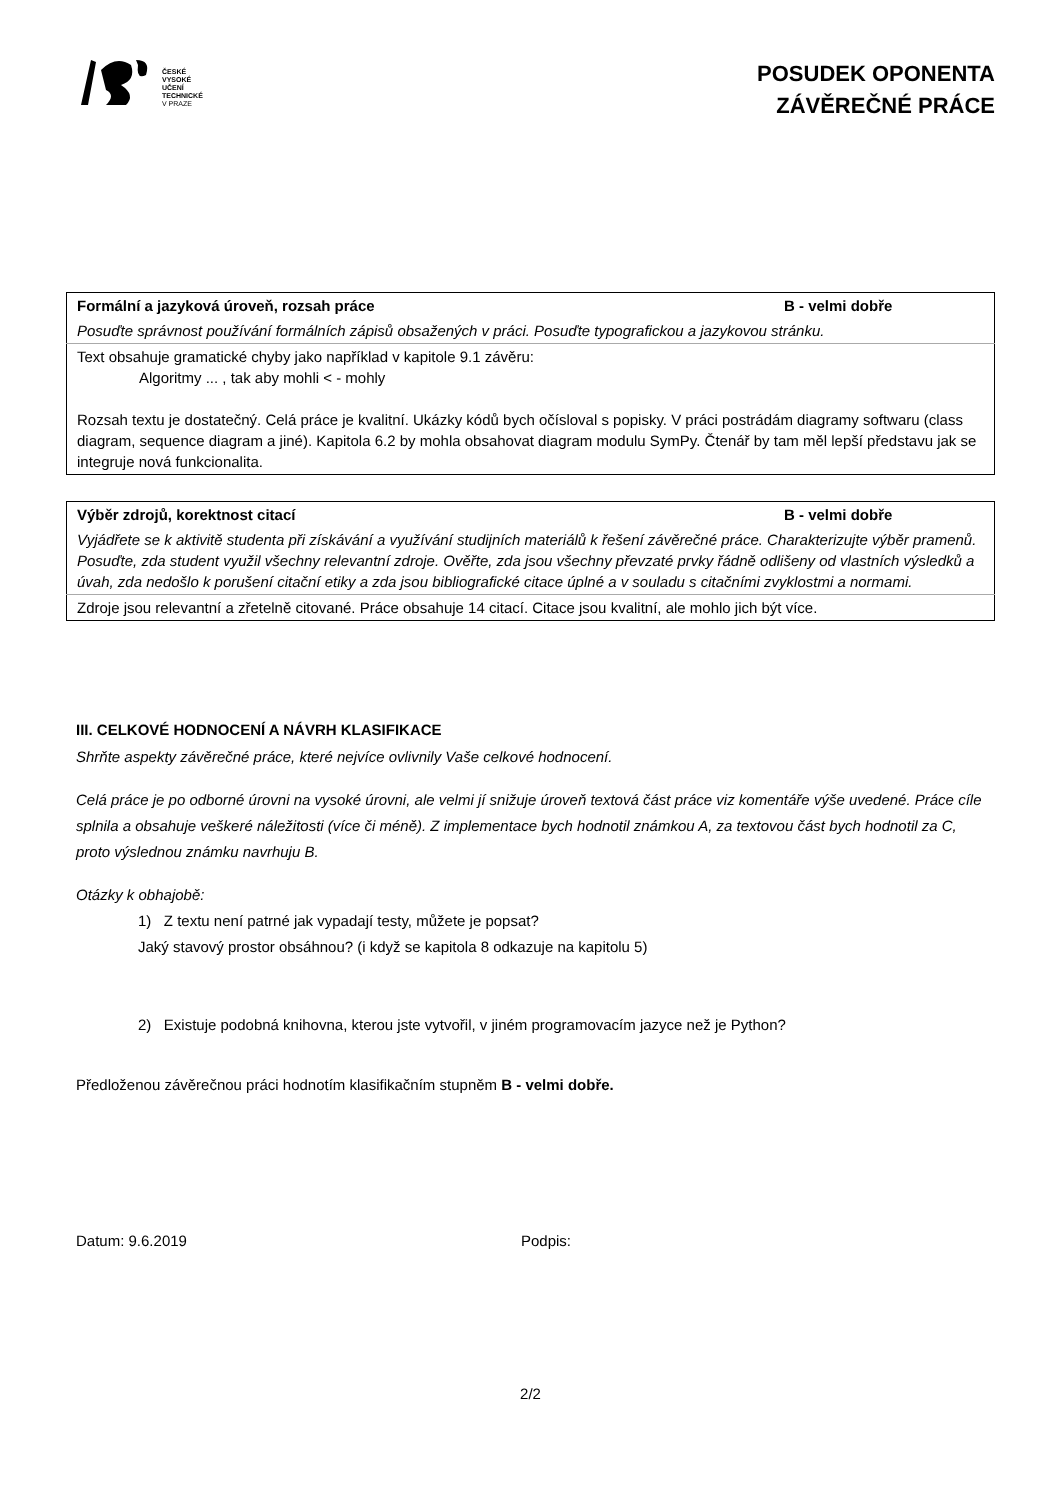ČESKÉ
VYSOKÉ
UČENÍ
TECHNICKÉ
V PRAZE
POSUDEK OPONENTA
ZÁVĚREČNÉ PRÁCE
| Formální a jazyková úroveň, rozsah práce | B - velmi dobře |
| Posuďte správnost používání formálních zápisů obsažených v práci. Posuďte typografickou a jazykovou stránku. | |
| Text obsahuje gramatické chyby jako například v kapitole 9.1 závěru: Algoritmy ... , tak aby mohli < - mohly Rozsah textu je dostatečný. Celá práce je kvalitní. Ukázky kódů bych očísloval s popisky. V práci postrádám diagramy softwaru (class diagram, sequence diagram a jiné). Kapitola 6.2 by mohla obsahovat diagram modulu SymPy. Čtenář by tam měl lepší představu jak se integruje nová funkcionalita. | |
| Výběr zdrojů, korektnost citací | B - velmi dobře |
| Vyjádřete se k aktivitě studenta při získávání a využívání studijních materiálů k řešení závěrečné práce. Charakterizujte výběr pramenů. Posuďte, zda student využil všechny relevantní zdroje. Ověřte, zda jsou všechny převzaté prvky řádně odlišeny od vlastních výsledků a úvah, zda nedošlo k porušení citační etiky a zda jsou bibliografické citace úplné a v souladu s citačními zvyklostmi a normami. | |
| Zdroje jsou relevantní a zřetelně citované. Práce obsahuje 14 citací. Citace jsou kvalitní, ale mohlo jich být více. | |
III. CELKOVÉ HODNOCENÍ A NÁVRH KLASIFIKACE
Shrňte aspekty závěrečné práce, které nejvíce ovlivnily Vaše celkové hodnocení.
Celá práce je po odborné úrovni na vysoké úrovni, ale velmi jí snižuje úroveň textová část práce viz komentáře výše uvedené. Práce cíle splnila a obsahuje veškeré náležitosti (více či méně). Z implementace bych hodnotil známkou A, za textovou část bych hodnotil za C, proto výslednou známku navrhuju B.
Otázky k obhajobě:
1) Z textu není patrné jak vypadají testy, můžete je popsat?
Jaký stavový prostor obsáhnou? (i když se kapitola 8 odkazuje na kapitolu 5)
2) Existuje podobná knihovna, kterou jste vytvořil, v jiném programovacím jazyce než je Python?
Předloženou závěrečnou práci hodnotím klasifikačním stupněm B - velmi dobře.
Datum: 9.6.2019 Podpis:
2/2